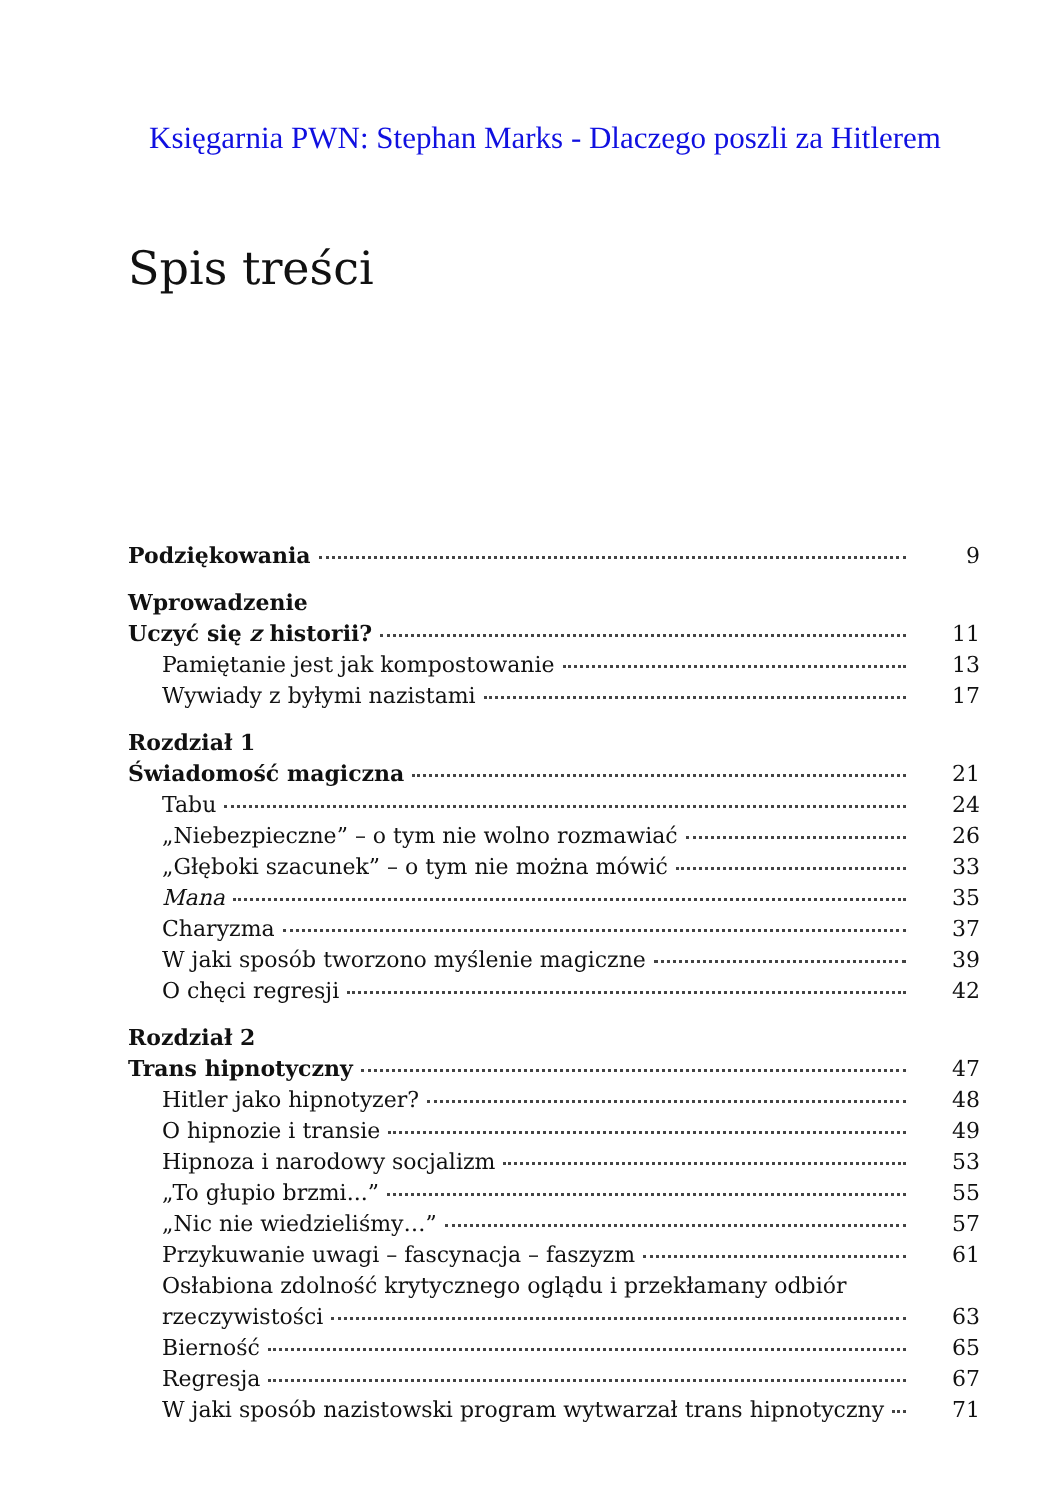Księgarnia PWN: Stephan Marks - Dlaczego poszli za Hitlerem
Spis treści
Podziękowania 9
Wprowadzenie
Uczyć się z historii? 11
Pamiętanie jest jak kompostowanie 13
Wywiady z byłymi nazistami 17
Rozdział 1
Świadomość magiczna 21
Tabu 24
„Niebezpieczne” – o tym nie wolno rozmawiać 26
„Głęboki szacunek” – o tym nie można mówić 33
Mana 35
Charyzma 37
W jaki sposób tworzono myślenie magiczne 39
O chęci regresji 42
Rozdział 2
Trans hipnotyczny 47
Hitler jako hipnotyzer? 48
O hipnozie i transie 49
Hipnoza i narodowy socjalizm 53
„To głupio brzmi...” 55
„Nic nie wiedzieliśmy…” 57
Przykuwanie uwagi – fascynacja – faszyzm 61
Osłabiona zdolność krytycznego oglądu i przekłamany odbiór
rzeczywistości 63
Bierność 65
Regresja 67
W jaki sposób nazistowski program wytwarzał trans hipnotyczny 71